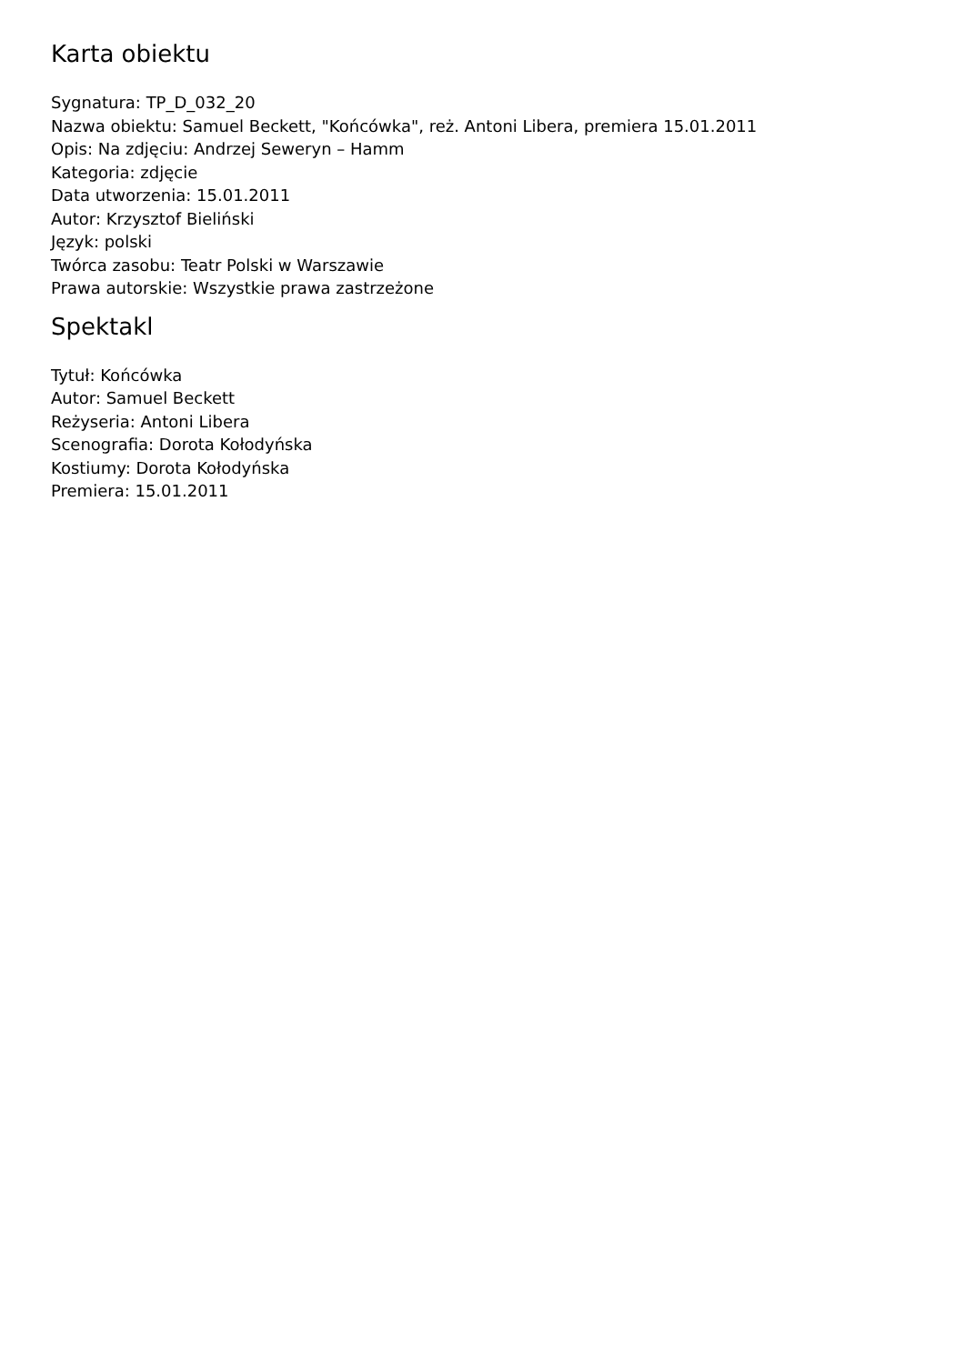Karta obiektu
Sygnatura: TP_D_032_20
Nazwa obiektu: Samuel Beckett, "Końcówka", reż. Antoni Libera, premiera 15.01.2011
Opis: Na zdjęciu: Andrzej Seweryn – Hamm
Kategoria: zdjęcie
Data utworzenia: 15.01.2011
Autor: Krzysztof Bieliński
Język: polski
Twórca zasobu: Teatr Polski w Warszawie
Prawa autorskie: Wszystkie prawa zastrzeżone
Spektakl
Tytuł: Końcówka
Autor: Samuel Beckett
Reżyseria: Antoni Libera
Scenografia: Dorota Kołodyńska
Kostiumy: Dorota Kołodyńska
Premiera: 15.01.2011